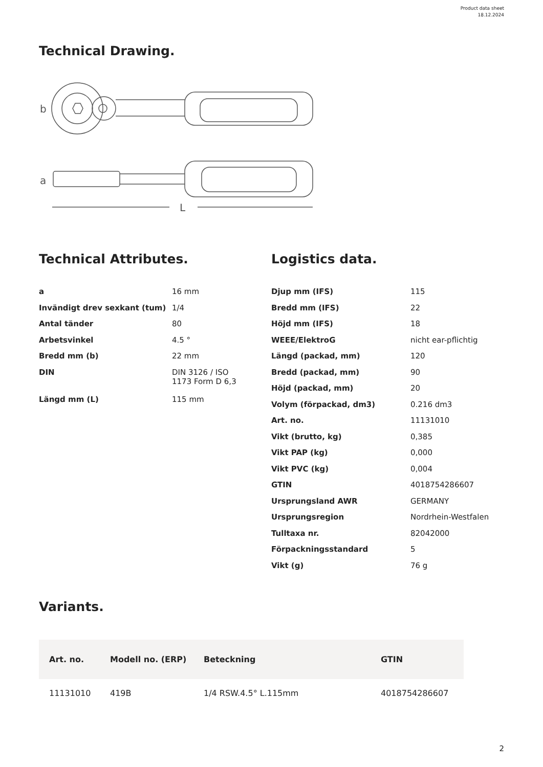Product data sheet
18.12.2024
Technical Drawing.
b
a
L
Technical Attributes.
| a | 16 mm |
| Invändigt drev sexkant (tum) | 1/4 |
| Antal tänder | 80 |
| Arbetsvinkel | 4.5 ° |
| Bredd mm (b) | 22 mm |
| DIN | DIN 3126 / ISO 1173 Form D 6,3 |
| Längd mm (L) | 115 mm |
Logistics data.
| Djup mm (IFS) | 115 |
| Bredd mm (IFS) | 22 |
| Höjd mm (IFS) | 18 |
| WEEE/ElektroG | nicht ear-pflichtig |
| Längd (packad, mm) | 120 |
| Bredd (packad, mm) | 90 |
| Höjd (packad, mm) | 20 |
| Volym (förpackad, dm3) | 0.216 dm3 |
| Art. no. | 11131010 |
| Vikt (brutto, kg) | 0,385 |
| Vikt PAP (kg) | 0,000 |
| Vikt PVC (kg) | 0,004 |
| GTIN | 4018754286607 |
| Ursprungsland AWR | GERMANY |
| Ursprungsregion | Nordrhein-Westfalen |
| Tulltaxa nr. | 82042000 |
| Förpackningsstandard | 5 |
| Vikt (g) | 76 g |
Variants.
| Art. no. | Modell no. (ERP) | Beteckning | GTIN |
| --- | --- | --- | --- |
| 11131010 | 419B | 1/4 RSW.4.5° L.115mm | 4018754286607 |
2